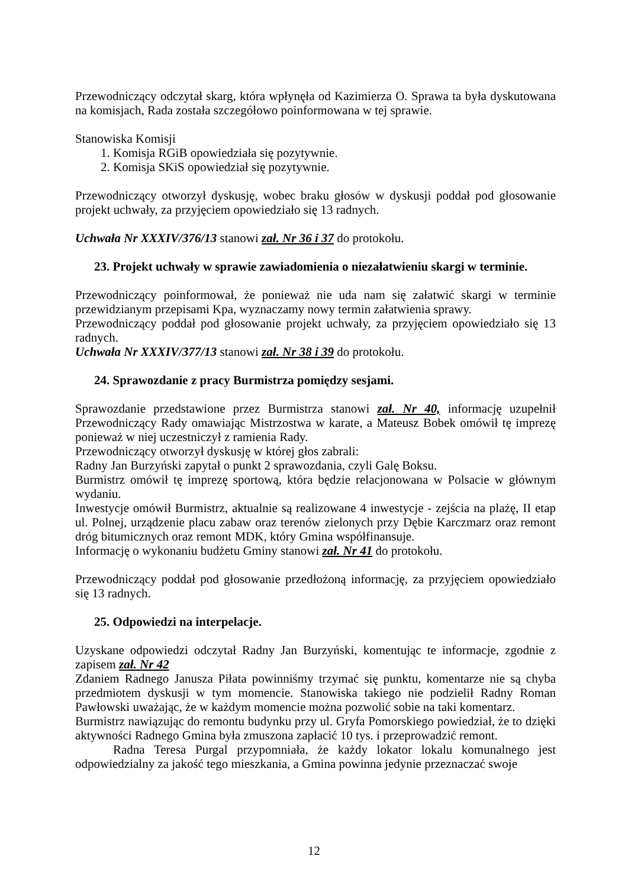Przewodniczący odczytał skarg, która wpłynęła od Kazimierza O. Sprawa ta była dyskutowana na komisjach, Rada została szczegółowo poinformowana w tej sprawie.
Stanowiska Komisji
1. Komisja RGiB opowiedziała się pozytywnie.
2. Komisja SKiS opowiedział się pozytywnie.
Przewodniczący otworzył dyskusję, wobec braku głosów w dyskusji poddał pod głosowanie projekt uchwały, za przyjęciem opowiedziało się 13 radnych.
Uchwała Nr XXXIV/376/13 stanowi zał. Nr 36 i 37 do protokołu.
23. Projekt uchwały w sprawie zawiadomienia o niezałatwieniu skargi w terminie.
Przewodniczący poinformował, że ponieważ nie uda nam się załatwić skargi w terminie przewidzianym przepisami Kpa, wyznaczamy nowy termin załatwienia sprawy.
Przewodniczący poddał pod głosowanie projekt uchwały, za przyjęciem opowiedziało się 13 radnych.
Uchwała Nr XXXIV/377/13 stanowi zał. Nr 38 i 39 do protokołu.
24. Sprawozdanie z pracy Burmistrza pomiędzy sesjami.
Sprawozdanie przedstawione przez Burmistrza stanowi zał. Nr 40, informację uzupełnił Przewodniczący Rady omawiając Mistrzostwa w karate, a Mateusz Bobek omówił tę imprezę ponieważ w niej uczestniczył z ramienia Rady.
Przewodniczący otworzył dyskusję w której głos zabrali:
Radny Jan Burzyński zapytał o punkt 2 sprawozdania, czyli Galę Boksu.
Burmistrz omówił tę imprezę sportową, która będzie relacjonowana w Polsacie w głównym wydaniu.
Inwestycje omówił Burmistrz, aktualnie są realizowane 4 inwestycje - zejścia na plażę, II etap ul. Polnej, urządzenie placu zabaw oraz terenów zielonych przy Dębie Karczmarz oraz remont dróg bitumicznych oraz remont MDK, który Gmina współfinansuje.
Informację o wykonaniu budżetu Gminy stanowi zał. Nr 41 do protokołu.
Przewodniczący poddał pod głosowanie przedłożoną informację, za przyjęciem opowiedziało się 13 radnych.
25. Odpowiedzi na interpelacje.
Uzyskane odpowiedzi odczytał Radny Jan Burzyński, komentując te informacje, zgodnie z zapisem zał. Nr 42
Zdaniem Radnego Janusza Piłata powinniśmy trzymać się punktu, komentarze nie są chyba przedmiotem dyskusji w tym momencie. Stanowiska takiego nie podzielił Radny Roman Pawłowski uważając, że w każdym momencie można pozwolić sobie na taki komentarz.
Burmistrz nawiązując do remontu budynku przy ul. Gryfa Pomorskiego powiedział, że to dzięki aktywności Radnego Gmina była zmuszona zapłacić 10 tys. i przeprowadzić remont.
Radna Teresa Purgal przypomniała, że każdy lokator lokalu komunalnego jest odpowiedzialny za jakość tego mieszkania, a Gmina powinna jedynie przeznaczać swoje
12